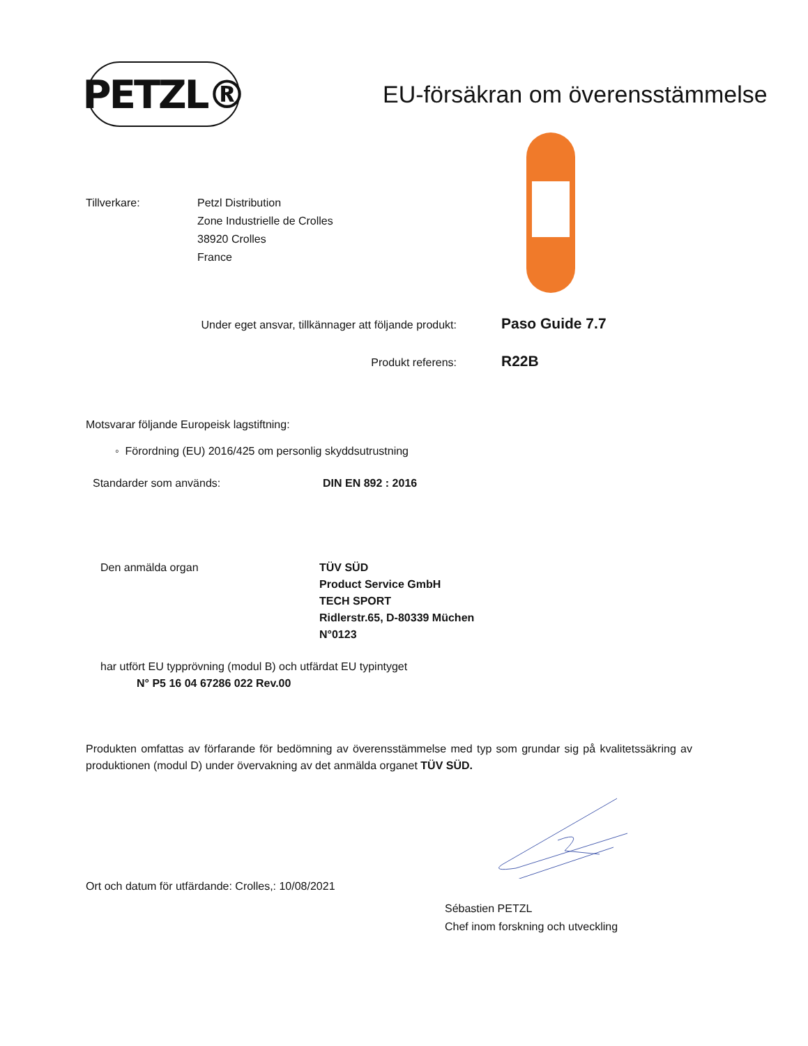PETZL®
EU-försäkran om överensstämmelse
Tillverkare: Petzl Distribution
Zone Industrielle de Crolles
38920 Crolles
France
Under eget ansvar, tillkännager att följande produkt:
Paso Guide 7.7
Produkt referens:
R22B
Motsvarar följande Europeisk lagstiftning:
◦ Förordning (EU) 2016/425 om personlig skyddsutrustning
Standarder som används: DIN EN 892 : 2016
Den anmälda organ TÜV SÜD
Product Service GmbH
TECH SPORT
Ridlerstr.65, D-80339 Müchen
N°0123
har utfört EU typprövning (modul B) och utfärdat EU typintyget
N° P5 16 04 67286 022 Rev.00
Produkten omfattas av förfarande för bedömning av överensstämmelse med typ som grundar sig på kvalitetssäkring av produktionen (modul D) under övervakning av det anmälda organet TÜV SÜD.
Ort och datum för utfärdande: Crolles,: 10/08/2021
Sébastien PETZL
Chef inom forskning och utveckling